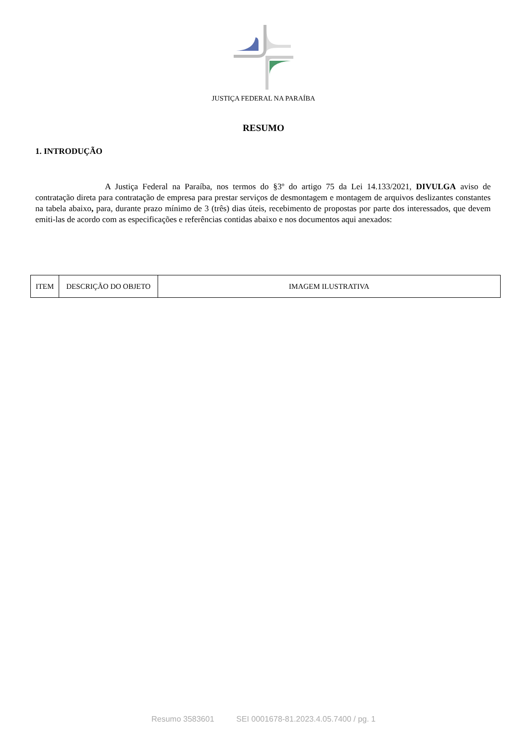JUSTIÇA FEDERAL NA PARAÍBA
RESUMO
1. INTRODUÇÃO
A Justiça Federal na Paraíba, nos termos do §3º do artigo 75 da Lei 14.133/2021, DIVULGA aviso de contratação direta para contratação de empresa para prestar serviços de desmontagem e montagem de arquivos deslizantes constantes na tabela abaixo, para, durante prazo mínimo de 3 (três) dias úteis, recebimento de propostas por parte dos interessados, que devem emiti-las de acordo com as especificações e referências contidas abaixo e nos documentos aqui anexados:
| ITEM | DESCRIÇÃO DO OBJETO | IMAGEM ILUSTRATIVA |
Resumo 3583601 SEI 0001678-81.2023.4.05.7400 / pg. 1